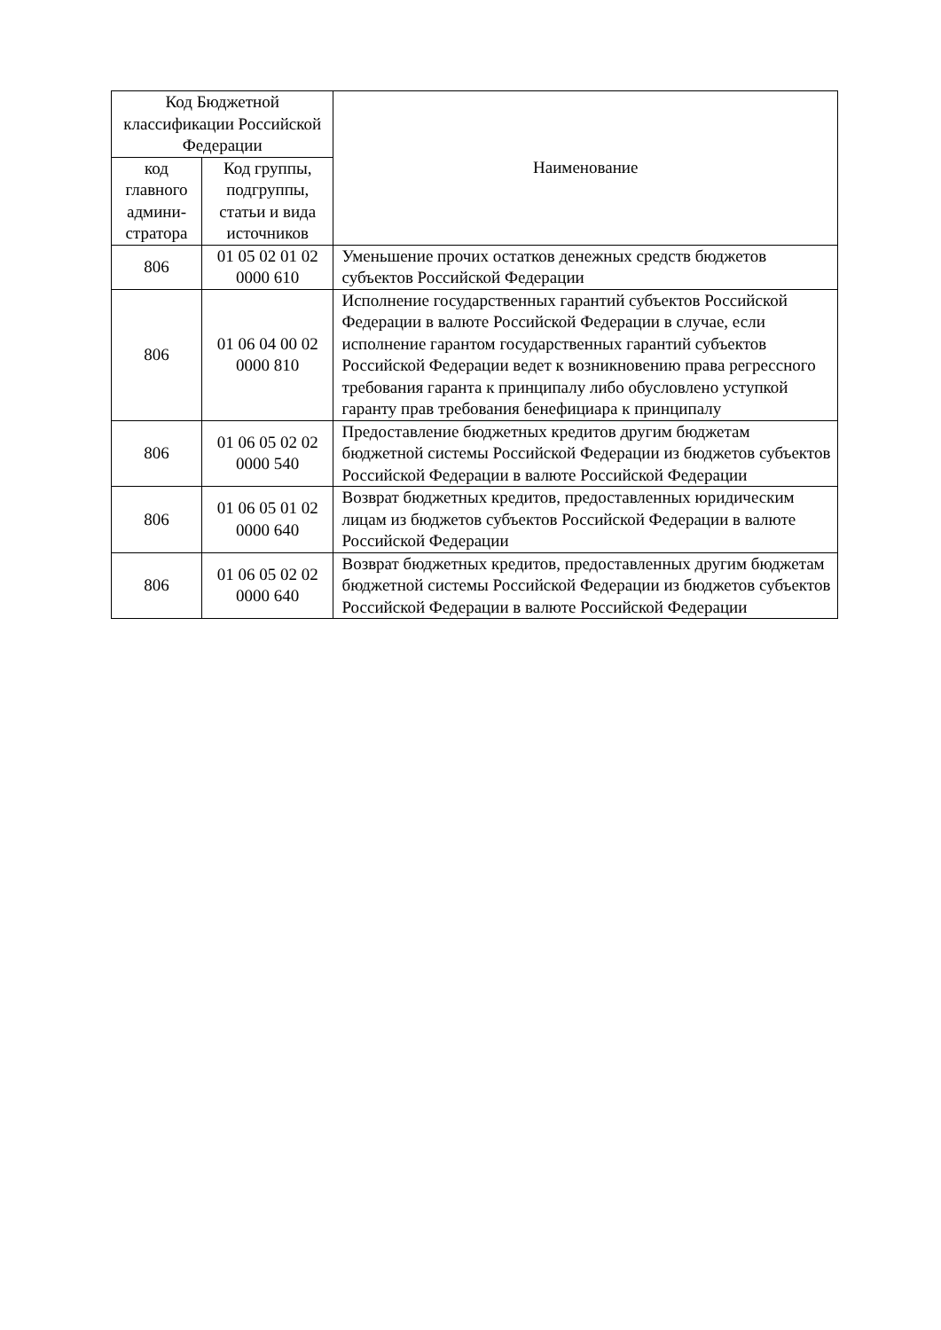| Код Бюджетной классификации Российской Федерации | | Наименование |
| --- | --- | --- |
| код главного админи-стратора | Код группы, подгруппы, статьи и вида источников | |
| 806 | 01 05 02 01 02 0000 610 | Уменьшение прочих остатков денежных средств бюджетов субъектов Российской Федерации |
| 806 | 01 06 04 00 02 0000 810 | Исполнение государственных гарантий субъектов Российской Федерации в валюте Российской Федерации в случае, если исполнение гарантом государственных гарантий субъектов Российской Федерации ведет к возникновению права регрессного требования гаранта к принципалу либо обусловлено уступкой гаранту прав требования бенефициара к принципалу |
| 806 | 01 06 05 02 02 0000 540 | Предоставление бюджетных кредитов другим бюджетам бюджетной системы Российской Федерации из бюджетов субъектов Российской Федерации в валюте Российской Федерации |
| 806 | 01 06 05 01 02 0000 640 | Возврат бюджетных кредитов, предоставленных юридическим лицам из бюджетов субъектов Российской Федерации в валюте Российской Федерации |
| 806 | 01 06 05 02 02 0000 640 | Возврат бюджетных кредитов, предоставленных другим бюджетам бюджетной системы Российской Федерации из бюджетов субъектов Российской Федерации в валюте Российской Федерации |